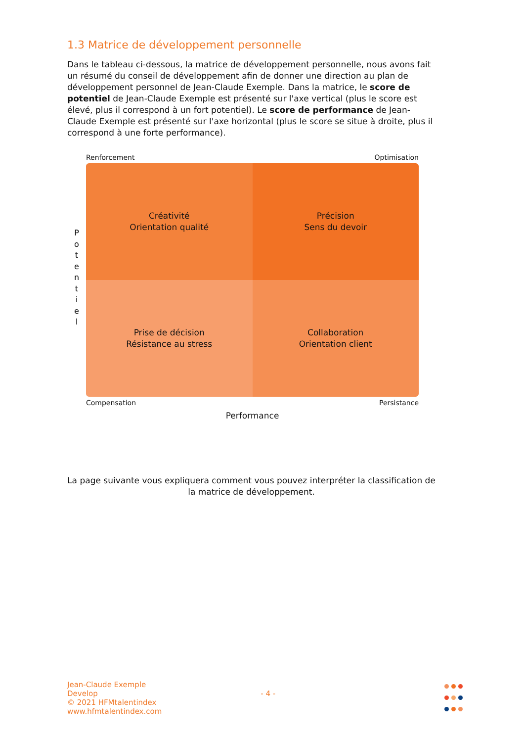1.3 Matrice de développement personnelle
Dans le tableau ci-dessous, la matrice de développement personnelle, nous avons fait un résumé du conseil de développement afin de donner une direction au plan de développement personnel de Jean-Claude Exemple. Dans la matrice, le score de potentiel de Jean-Claude Exemple est présenté sur l'axe vertical (plus le score est élevé, plus il correspond à un fort potentiel). Le score de performance de Jean-Claude Exemple est présenté sur l'axe horizontal (plus le score se situe à droite, plus il correspond à une forte performance).
P
o
t
e
n
t
i
e
l
Renforcement Optimisation
Créativité
Orientation qualité
Précision
Sens du devoir
Prise de décision
Résistance au stress
Collaboration
Orientation client
Compensation Persistance
Performance
La page suivante vous expliquera comment vous pouvez interpréter la classification de la matrice de développement.
Jean-Claude Exemple
Develop
© 2021 HFMtalentindex
www.hfmtalentindex.com
- 4 -